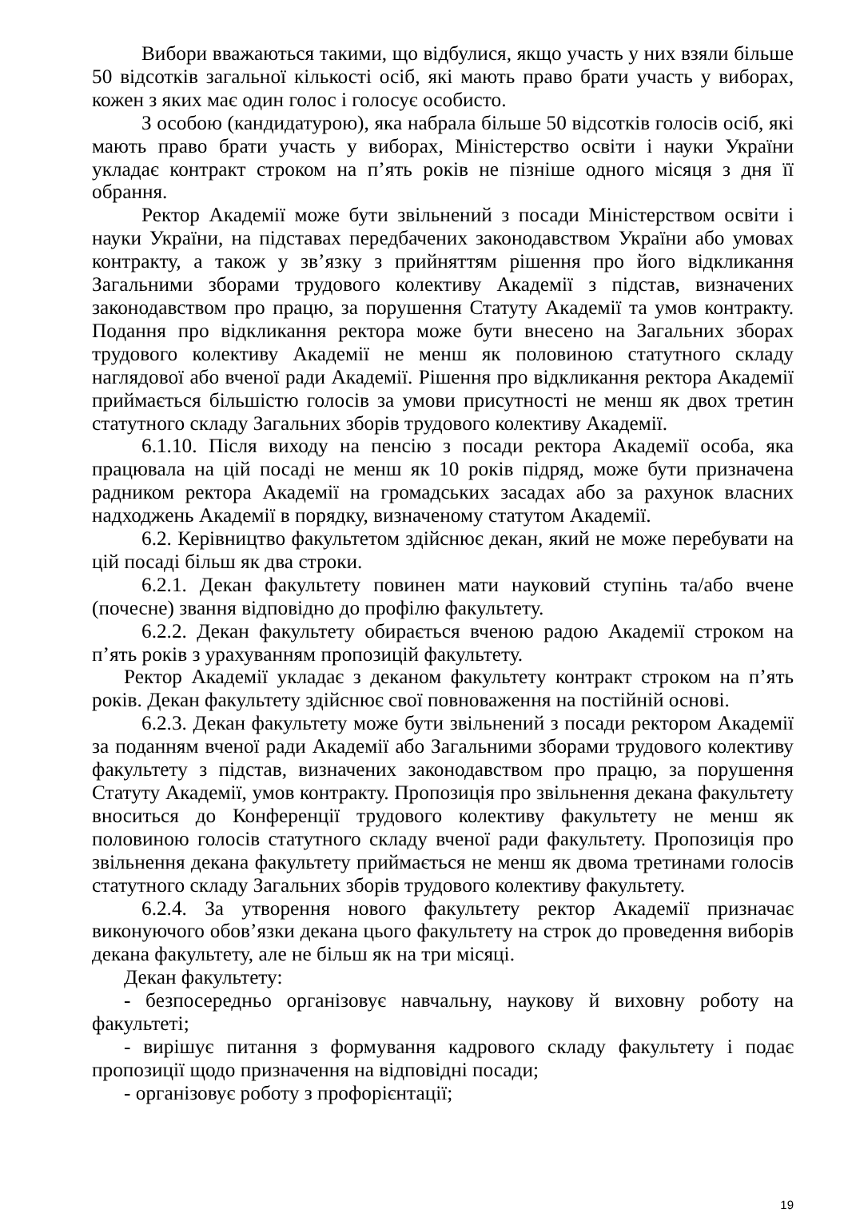Вибори вважаються такими, що відбулися, якщо участь у них взяли більше 50 відсотків загальної кількості осіб, які мають право брати участь у виборах, кожен з яких має один голос і голосує особисто.
З особою (кандидатурою), яка набрала більше 50 відсотків голосів осіб, які мають право брати участь у виборах, Міністерство освіти і науки України укладає контракт строком на п’ять років не пізніше одного місяця з дня її обрання.
Ректор Академії може бути звільнений з посади Міністерством освіти і науки України, на підставах передбачених законодавством України або умовах контракту, а також у зв’язку з прийняттям рішення про його відкликання Загальними зборами трудового колективу Академії з підстав, визначених законодавством про працю, за порушення Статуту Академії та умов контракту. Подання про відкликання ректора може бути внесено на Загальних зборах трудового колективу Академії не менш як половиною статутного складу наглядової або вченої ради Академії. Рішення про відкликання ректора Академії приймається більшістю голосів за умови присутності не менш як двох третин статутного складу Загальних зборів трудового колективу Академії.
6.1.10. Після виходу на пенсію з посади ректора Академії особа, яка працювала на цій посаді не менш як 10 років підряд, може бути призначена радником ректора Академії на громадських засадах або за рахунок власних надходжень Академії в порядку, визначеному статутом Академії.
6.2. Керівництво факультетом здійснює декан, який не може перебувати на цій посаді більш як два строки.
6.2.1. Декан факультету повинен мати науковий ступінь та/або вчене (почесне) звання відповідно до профілю факультету.
6.2.2. Декан факультету обирається вченою радою Академії строком на п’ять років з урахуванням пропозицій факультету.
Ректор Академії укладає з деканом факультету контракт строком на п’ять років. Декан факультету здійснює свої повноваження на постійній основі.
6.2.3. Декан факультету може бути звільнений з посади ректором Академії за поданням вченої ради Академії або Загальними зборами трудового колективу факультету з підстав, визначених законодавством про працю, за порушення Статуту Академії, умов контракту. Пропозиція про звільнення декана факультету вноситься до Конференції трудового колективу факультету не менш як половиною голосів статутного складу вченої ради факультету. Пропозиція про звільнення декана факультету приймається не менш як двома третинами голосів статутного складу Загальних зборів трудового колективу факультету.
6.2.4. За утворення нового факультету ректор Академії призначає виконуючого обов’язки декана цього факультету на строк до проведення виборів декана факультету, але не більш як на три місяці.
Декан факультету:
- безпосередньо організовує навчальну, наукову й виховну роботу на факультеті;
- вирішує питання з формування кадрового складу факультету і подає пропозиції щодо призначення на відповідні посади;
- організовує роботу з профорієнтації;
19